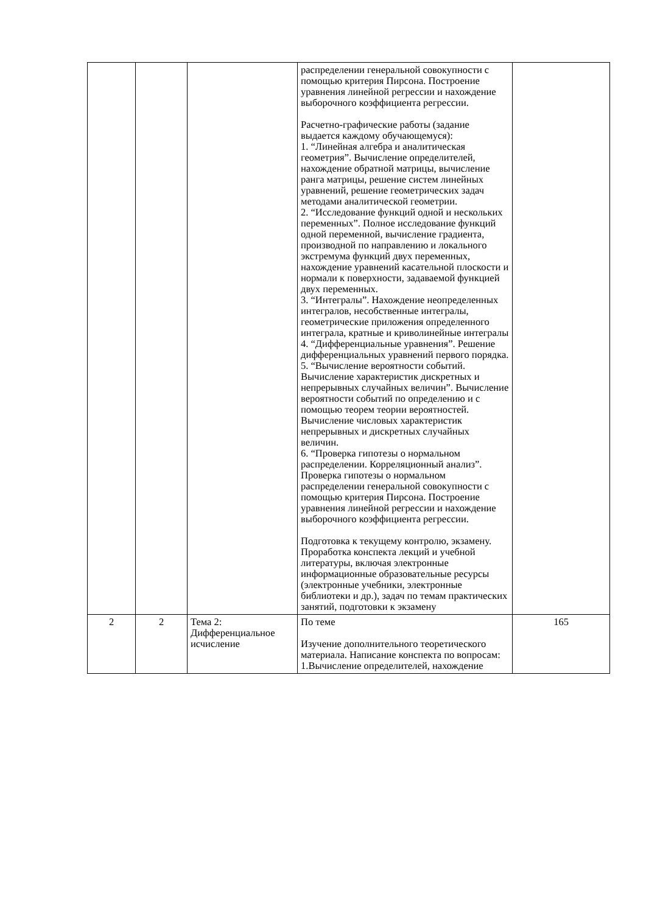| | | | распределении генеральной совокупности с помощью критерия Пирсона. Построение уравнения линейной регрессии и нахождение выборочного коэффициента регрессии. Расчетно-графические работы (задание выдается каждому обучающемуся): 1. “Линейная алгебра и аналитическая геометрия”. Вычисление определителей, нахождение обратной матрицы, вычисление ранга матрицы, решение систем линейных уравнений, решение геометрических задач методами аналитической геометрии. 2. “Исследование функций одной и нескольких переменных”. Полное исследование функций одной переменной, вычисление градиента, производной по направлению и локального экстремума функций двух переменных, нахождение уравнений касательной плоскости и нормали к поверхности, задаваемой функцией двух переменных. 3. “Интегралы”. Нахождение неопределенных интегралов, несобственные интегралы, геометрические приложения определенного интеграла, кратные и криволинейные интегралы 4. “Дифференциальные уравнения”. Решение дифференциальных уравнений первого порядка. 5. “Вычисление вероятности событий. Вычисление характеристик дискретных и непрерывных случайных величин”. Вычисление вероятности событий по определению и с помощью теорем теории вероятностей. Вычисление числовых характеристик непрерывных и дискретных случайных величин. 6. “Проверка гипотезы о нормальном распределении. Корреляционный анализ”. Проверка гипотезы о нормальном распределении генеральной совокупности с помощью критерия Пирсона. Построение уравнения линейной регрессии и нахождение выборочного коэффициента регрессии. Подготовка к текущему контролю, экзамену. Проработка конспекта лекций и учебной литературы, включая электронные информационные образовательные ресурсы (электронные учебники, электронные библиотеки и др.), задач по темам практических занятий, подготовки к экзамену | |
| 2 | 2 | Тема 2: Дифференциальное исчисление | По теме Изучение дополнительного теоретического материала. Написание конспекта по вопросам: 1.Вычисление определителей, нахождение | 165 |